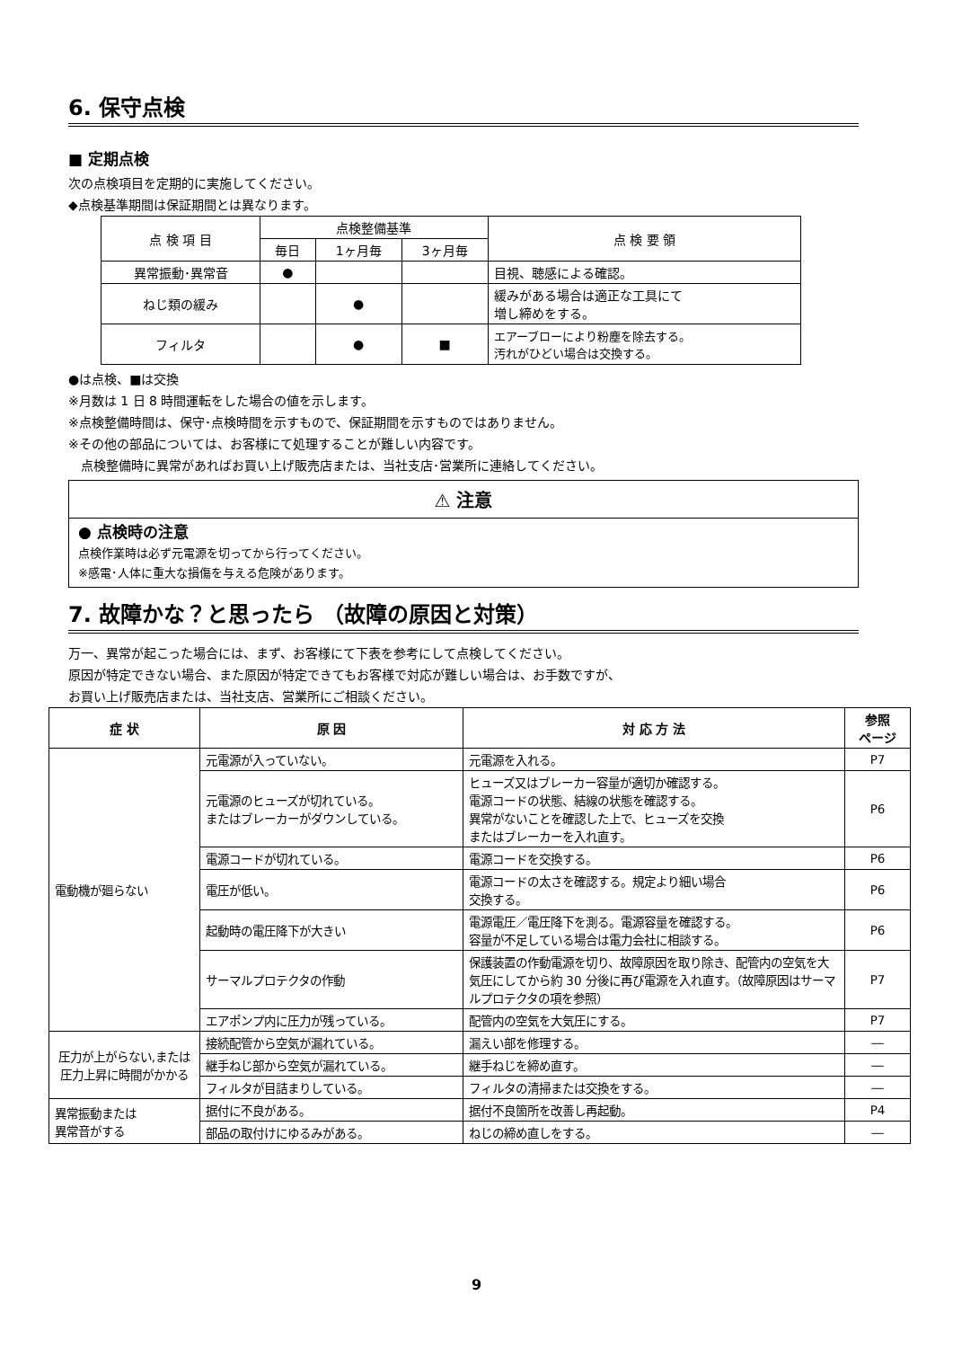6. 保守点検
■ 定期点検
次の点検項目を定期的に実施してください。
◆点検基準期間は保証期間とは異なります。
| 点 検 項 目 | 点検整備基準 | | | 点 検 要 領 |
| --- | --- | --- | --- | --- |
| | 毎日 | 1ヶ月毎 | 3ヶ月毎 | |
| 異常振動･異常音 | ● | | | 目視、聴感による確認。 |
| ねじ類の緩み | | ● | | 緩みがある場合は適正な工具にて 増し締めをする。 |
| フィルタ | | ● | ■ | エアーブローにより粉塵を除去する。 汚れがひどい場合は交換する。 |
●は点検、■は交換
※月数は 1 日 8 時間運転をした場合の値を示します。
※点検整備時間は、保守･点検時間を示すもので、保証期間を示すものではありません。
※その他の部品については、お客様にて処理することが難しい内容です。
　点検整備時に異常があればお買い上げ販売店または、当社支店･営業所に連絡してください。
⚠ 注意
● 点検時の注意
点検作業時は必ず元電源を切ってから行ってください。
※感電･人体に重大な損傷を与える危険があります。
7. 故障かな？と思ったら （故障の原因と対策）
万一、異常が起こった場合には、まず、お客様にて下表を参考にして点検してください。
原因が特定できない場合、また原因が特定できてもお客様で対応が難しい場合は、お手数ですが、
お買い上げ販売店または、当社支店、営業所にご相談ください。
| 症 状 | 原 因 | 対 応 方 法 | 参照 ページ |
| --- | --- | --- | --- |
| 電動機が廻らない | 元電源が入っていない。 | 元電源を入れる。 | P7 |
| | 元電源のヒューズが切れている。 またはブレーカーがダウンしている。 | ヒューズ又はブレーカー容量が適切か確認する。 電源コードの状態、結線の状態を確認する。 異常がないことを確認した上で、ヒューズを交換 またはブレーカーを入れ直す。 | P6 |
| | 電源コードが切れている。 | 電源コードを交換する。 | P6 |
| | 電圧が低い。 | 電源コードの太さを確認する。規定より細い場合 交換する。 | P6 |
| | 起動時の電圧降下が大きい | 電源電圧／電圧降下を測る。電源容量を確認する。 容量が不足している場合は電力会社に相談する。 | P6 |
| | サーマルプロテクタの作動 | 保護装置の作動電源を切り、故障原因を取り除き、配管内の空気を大気圧にしてから約 30 分後に再び電源を入れ直す。（故障原因はサーマルプロテクタの項を参照） | P7 |
| | エアポンプ内に圧力が残っている。 | 配管内の空気を大気圧にする。 | P7 |
| 圧力が上がらない,または圧力上昇に時間がかかる | 接続配管から空気が漏れている。 | 漏えい部を修理する。 | ― |
| | 継手ねじ部から空気が漏れている。 | 継手ねじを締め直す。 | ― |
| | フィルタが目詰まりしている。 | フィルタの清掃または交換をする。 | ― |
| 異常振動または 異常音がする | 据付に不良がある。 | 据付不良箇所を改善し再起動。 | P4 |
| | 部品の取付けにゆるみがある。 | ねじの締め直しをする。 | ― |
9